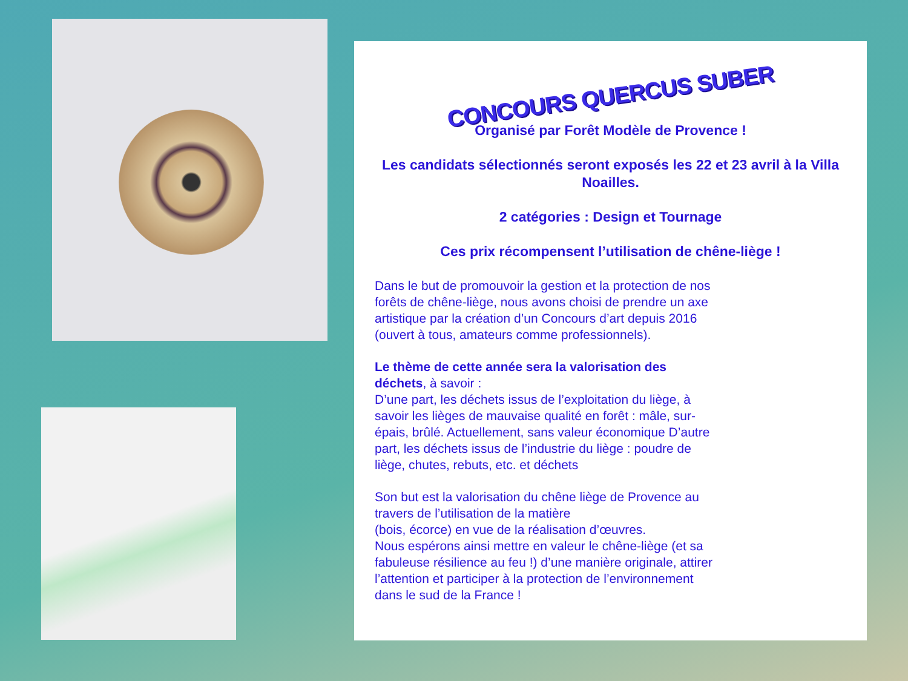CONCOURS QUERCUS SUBER
Organisé par Forêt Modèle de Provence !
Les candidats sélectionnés seront exposés les 22 et 23 avril à la Villa Noailles.
2 catégories : Design et Tournage
Ces prix récompensent l’utilisation de chêne-liège !
Dans le but de promouvoir la gestion et la protection de nos forêts de chêne-liège, nous avons choisi de prendre un axe artistique par la création d’un Concours d’art depuis 2016 (ouvert à tous, amateurs comme professionnels).
Le thème de cette année sera la valorisation des déchets, à savoir :
D’une part, les déchets issus de l’exploitation du liège, à savoir les lièges de mauvaise qualité en forêt : mâle, sur-épais, brûlé. Actuellement, sans valeur économique D’autre part, les déchets issus de l’industrie du liège : poudre de liège, chutes, rebuts, etc. et déchets
Son but est la valorisation du chêne liège de Provence au travers de l’utilisation de la matière
(bois, écorce) en vue de la réalisation d’œuvres.
Nous espérons ainsi mettre en valeur le chêne-liège (et sa fabuleuse résilience au feu !) d’une manière originale, attirer l’attention et participer à la protection de l’environnement dans le sud de la France !